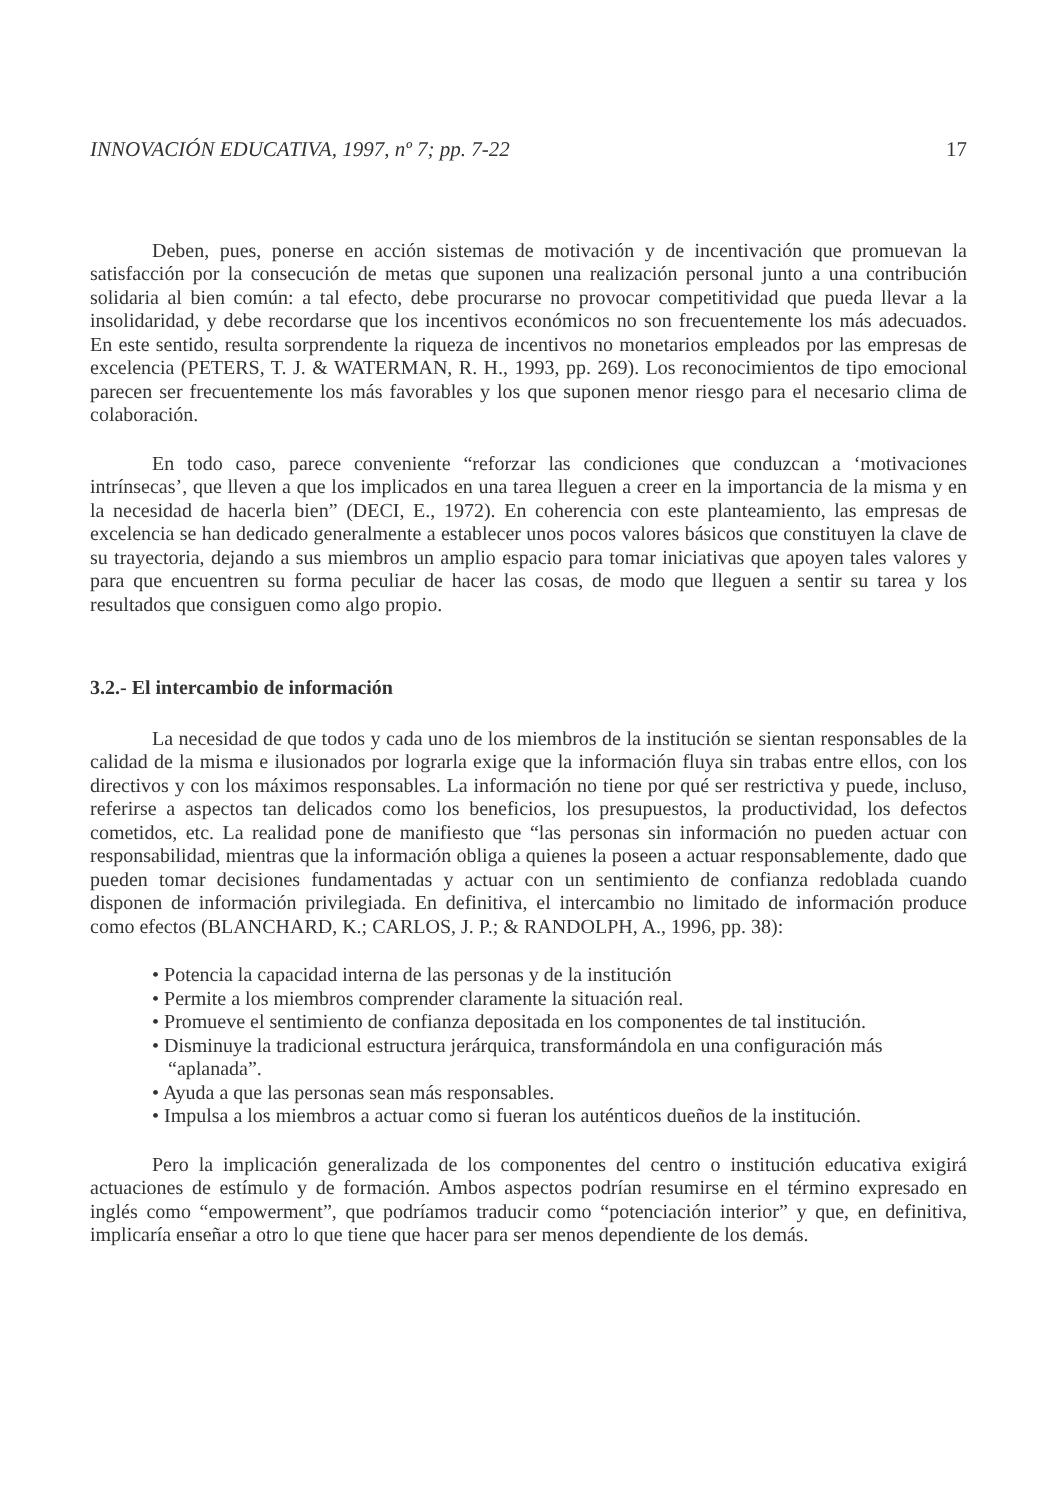INNOVACIÓN EDUCATIVA, 1997, nº 7; pp. 7-22 17
Deben, pues, ponerse en acción sistemas de motivación y de incentivación que promuevan la satisfacción por la consecución de metas que suponen una realización personal junto a una contribución solidaria al bien común: a tal efecto, debe procurarse no provocar competitividad que pueda llevar a la insolidaridad, y debe recordarse que los incentivos económicos no son frecuentemente los más adecuados. En este sentido, resulta sorprendente la riqueza de incentivos no monetarios empleados por las empresas de excelencia (PETERS, T. J. & WATERMAN, R. H., 1993, pp. 269). Los reconocimientos de tipo emocional parecen ser frecuentemente los más favorables y los que suponen menor riesgo para el necesario clima de colaboración.
En todo caso, parece conveniente “reforzar las condiciones que conduzcan a ‘motivaciones intrínsecas’, que lleven a que los implicados en una tarea lleguen a creer en la importancia de la misma y en la necesidad de hacerla bien” (DECI, E., 1972). En coherencia con este planteamiento, las empresas de excelencia se han dedicado generalmente a establecer unos pocos valores básicos que constituyen la clave de su trayectoria, dejando a sus miembros un amplio espacio para tomar iniciativas que apoyen tales valores y para que encuentren su forma peculiar de hacer las cosas, de modo que lleguen a sentir su tarea y los resultados que consiguen como algo propio.
3.2.- El intercambio de información
La necesidad de que todos y cada uno de los miembros de la institución se sientan responsables de la calidad de la misma e ilusionados por lograrla exige que la información fluya sin trabas entre ellos, con los directivos y con los máximos responsables. La información no tiene por qué ser restrictiva y puede, incluso, referirse a aspectos tan delicados como los beneficios, los presupuestos, la productividad, los defectos cometidos, etc. La realidad pone de manifiesto que “las personas sin información no pueden actuar con responsabilidad, mientras que la información obliga a quienes la poseen a actuar responsablemente, dado que pueden tomar decisiones fundamentadas y actuar con un sentimiento de confianza redoblada cuando disponen de información privilegiada. En definitiva, el intercambio no limitado de información produce como efectos (BLANCHARD, K.; CARLOS, J. P.; & RANDOLPH, A., 1996, pp. 38):
• Potencia la capacidad interna de las personas y de la institución
• Permite a los miembros comprender claramente la situación real.
• Promueve el sentimiento de confianza depositada en los componentes de tal institución.
• Disminuye la tradicional estructura jerárquica, transformándola en una configuración más “aplanada”.
• Ayuda a que las personas sean más responsables.
• Impulsa a los miembros a actuar como si fueran los auténticos dueños de la institución.
Pero la implicación generalizada de los componentes del centro o institución educativa exigirá actuaciones de estímulo y de formación. Ambos aspectos podrían resumirse en el término expresado en inglés como “empowerment”, que podríamos traducir como “potenciación interior” y que, en definitiva, implicaría enseñar a otro lo que tiene que hacer para ser menos dependiente de los demás.